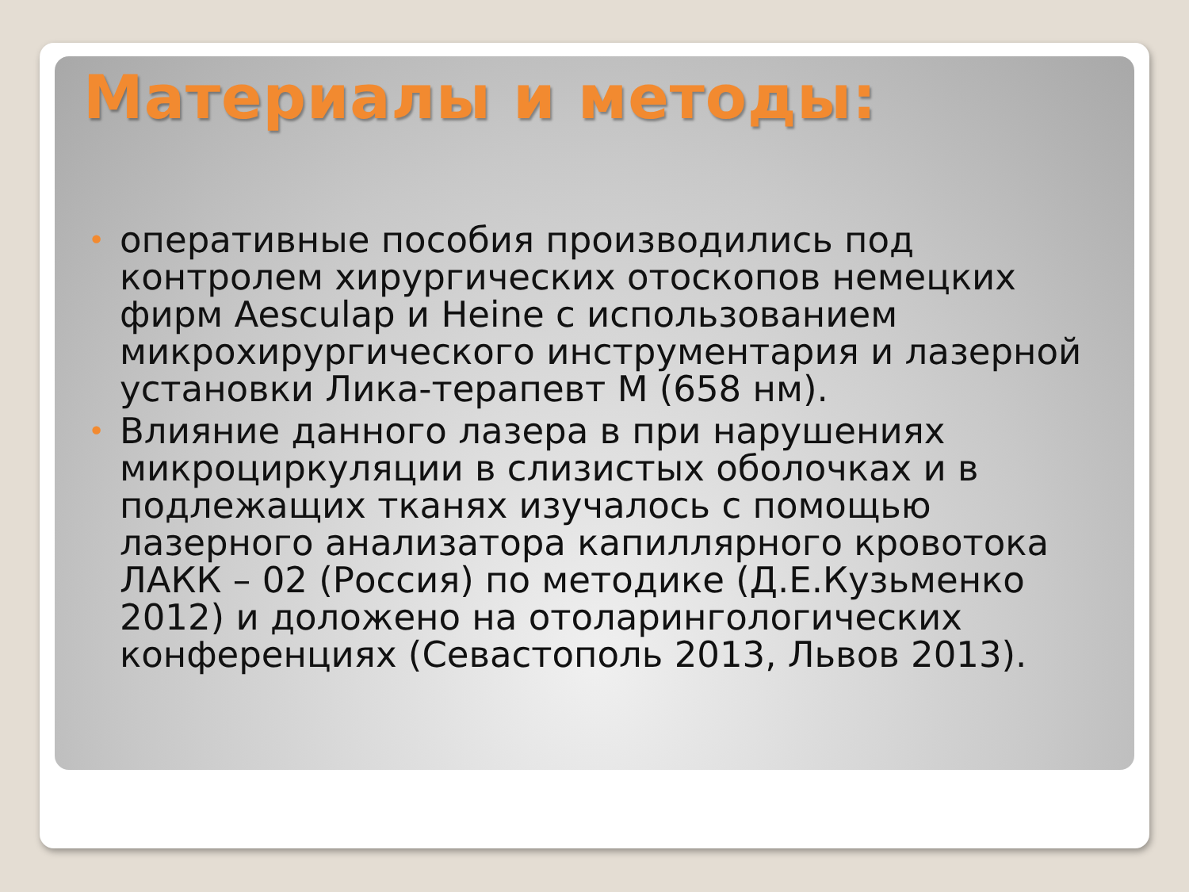Материалы и методы:
• оперативные пособия производились под контролем хирургических отоскопов немецких фирм Aesculap и Heine с использованием микрохирургического инструментария и лазерной установки Лика-терапевт М (658 нм).
• Влияние данного лазера в при нарушениях микроциркуляции в слизистых оболочках и в подлежащих тканях изучалось с помощью лазерного анализатора капиллярного кровотока ЛАКК – 02 (Россия) по методике (Д.Е.Кузьменко 2012) и доложено на отоларингологических конференциях (Севастополь 2013, Львов 2013).